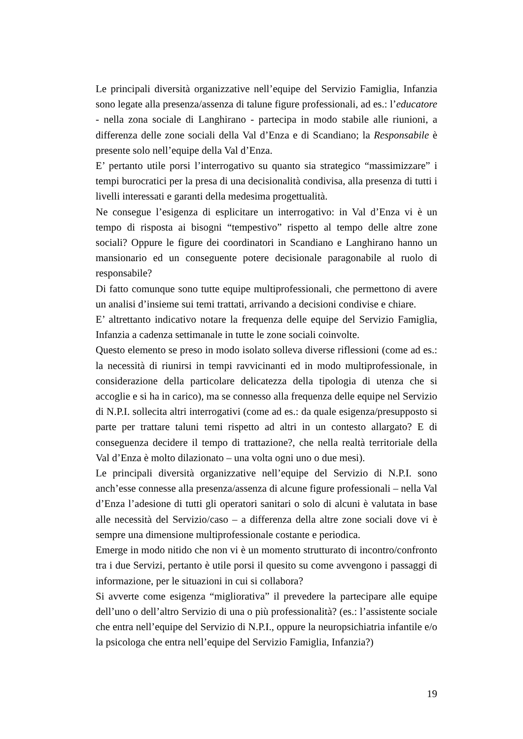Le principali diversità organizzative nell’equipe del Servizio Famiglia, Infanzia sono legate alla presenza/assenza di talune figure professionali, ad es.: l’educatore - nella zona sociale di Langhirano - partecipa in modo stabile alle riunioni, a differenza delle zone sociali della Val d’Enza e di Scandiano; la Responsabile è presente solo nell’equipe della Val d’Enza.
E’ pertanto utile porsi l’interrogativo su quanto sia strategico “massimizzare” i tempi burocratici per la presa di una decisionalità condivisa, alla presenza di tutti i livelli interessati e garanti della medesima progettualità.
Ne consegue l’esigenza di esplicitare un interrogativo: in Val d’Enza vi è un tempo di risposta ai bisogni “tempestivo” rispetto al tempo delle altre zone sociali? Oppure le figure dei coordinatori in Scandiano e Langhirano hanno un mansionario ed un conseguente potere decisionale paragonabile al ruolo di responsabile?
Di fatto comunque sono tutte equipe multiprofessionali, che permettono di avere un analisi d’insieme sui temi trattati, arrivando a decisioni condivise e chiare.
E’ altrettanto indicativo notare la frequenza delle equipe del Servizio Famiglia, Infanzia a cadenza settimanale in tutte le zone sociali coinvolte.
Questo elemento se preso in modo isolato solleva diverse riflessioni (come ad es.: la necessità di riunirsi in tempi ravvicinanti ed in modo multiprofessionale, in considerazione della particolare delicatezza della tipologia di utenza che si accoglie e si ha in carico), ma se connesso alla frequenza delle equipe nel Servizio di N.P.I. sollecita altri interrogativi (come ad es.: da quale esigenza/presupposto si parte per trattare taluni temi rispetto ad altri in un contesto allargato? E di conseguenza decidere il tempo di trattazione?, che nella realtà territoriale della Val d’Enza è molto dilazionato – una volta ogni uno o due mesi).
Le principali diversità organizzative nell’equipe del Servizio di N.P.I. sono anch’esse connesse alla presenza/assenza di alcune figure professionali – nella Val d’Enza l’adesione di tutti gli operatori sanitari o solo di alcuni è valutata in base alle necessità del Servizio/caso – a differenza della altre zone sociali dove vi è sempre una dimensione multiprofessionale costante e periodica.
Emerge in modo nitido che non vi è un momento strutturato di incontro/confronto tra i due Servizi, pertanto è utile porsi il quesito su come avvengono i passaggi di informazione, per le situazioni in cui si collabora?
Si avverte come esigenza “migliorativa” il prevedere la partecipare alle equipe dell’uno o dell’altro Servizio di una o più professionalità? (es.: l’assistente sociale che entra nell’equipe del Servizio di N.P.I., oppure la neuropsichiatria infantile e/o la psicologa che entra nell’equipe del Servizio Famiglia, Infanzia?)
19